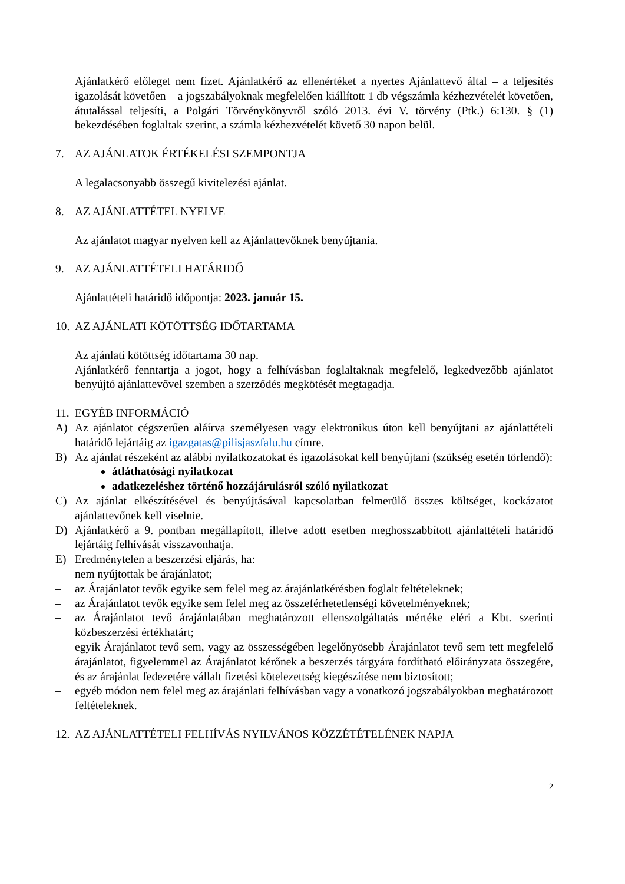Ajánlatkérő előleget nem fizet. Ajánlatkérő az ellenértéket a nyertes Ajánlattevő által – a teljesítés igazolását követően – a jogszabályoknak megfelelően kiállított 1 db végszámla kézhezvételét követően, átutalással teljesíti, a Polgári Törvénykönyvről szóló 2013. évi V. törvény (Ptk.) 6:130. § (1) bekezdésében foglaltak szerint, a számla kézhezvételét követő 30 napon belül.
7. AZ AJÁNLATOK ÉRTÉKELÉSI SZEMPONTJA
A legalacsonyabb összegű kivitelezési ajánlat.
8. AZ AJÁNLATTÉTEL NYELVE
Az ajánlatot magyar nyelven kell az Ajánlattevőknek benyújtania.
9. AZ AJÁNLATTÉTELI HATÁRIDŐ
Ajánlattételi határidő időpontja: 2023. január 15.
10. AZ AJÁNLATI KÖTÖTTSÉG IDŐTARTAMA
Az ajánlati kötöttség időtartama 30 nap.
Ajánlatkérő fenntartja a jogot, hogy a felhívásban foglaltaknak megfelelő, legkedvezőbb ajánlatot benyújtó ajánlattevővel szemben a szerződés megkötését megtagadja.
11. EGYÉB INFORMÁCIÓ
A) Az ajánlatot cégszerűen aláírva személyesen vagy elektronikus úton kell benyújtani az ajánlattételi határidő lejártáig az igazgatas@pilisjaszfalu.hu címre.
B) Az ajánlat részeként az alábbi nyilatkozatokat és igazolásokat kell benyújtani (szükség esetén törlendő):
átláthatósági nyilatkozat
adatkezeléshez történő hozzájárulásról szóló nyilatkozat
C) Az ajánlat elkészítésével és benyújtásával kapcsolatban felmerülő összes költséget, kockázatot ajánlattevőnek kell viselnie.
D) Ajánlatkérő a 9. pontban megállapított, illetve adott esetben meghosszabbított ajánlattételi határidő lejártáig felhívását visszavonhatja.
E) Eredménytelen a beszerzési eljárás, ha:
– nem nyújtottak be árajánlatot;
– az Árajánlatot tevők egyike sem felel meg az árajánlatkérésben foglalt feltételeknek;
– az Árajánlatot tevők egyike sem felel meg az összeférhetetlenségi követelményeknek;
– az Árajánlatot tevő árajánlatában meghatározott ellenszolgáltatás mértéke eléri a Kbt. szerinti közbeszerzési értékhatárt;
– egyik Árajánlatot tevő sem, vagy az összességében legelőnyösebb Árajánlatot tevő sem tett megfelelő árajánlatot, figyelemmel az Árajánlatot kérőnek a beszerzés tárgyára fordítható előirányzata összegére, és az árajánlat fedezetére vállalt fizetési kötelezettség kiegészítése nem biztosított;
– egyéb módon nem felel meg az árajánlati felhívásban vagy a vonatkozó jogszabályokban meghatározott feltételeknek.
12. AZ AJÁNLATTÉTELI FELHÍVÁS NYILVÁNOS KÖZZÉTÉTELÉNEK NAPJA
2